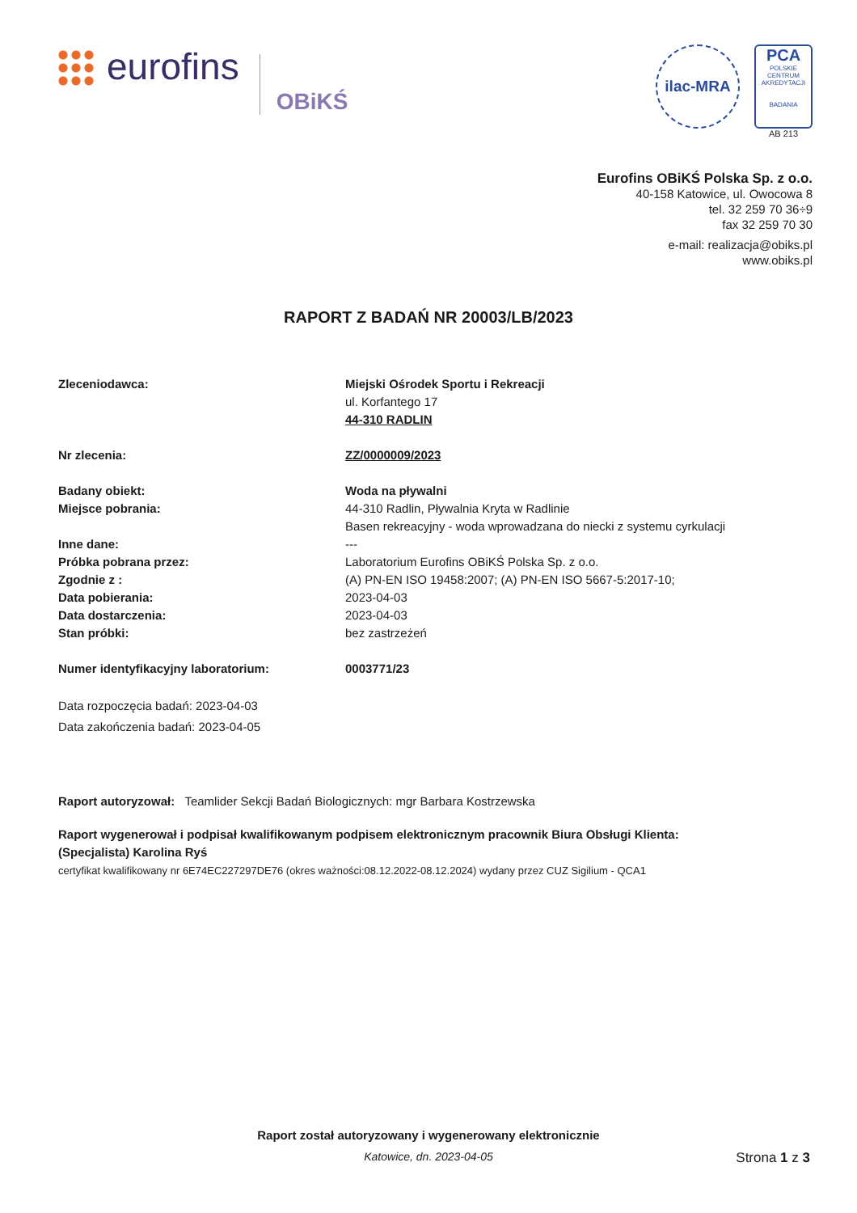eurofins
OBiKŚ
ilac-MRA PCA
POLSKIE CENTRUM AKREDYTACJI
BADANIA
AB 213
Eurofins OBiKŚ Polska Sp. z o.o.
40-158 Katowice, ul. Owocowa 8
tel. 32 259 70 36÷9
fax 32 259 70 30
e-mail: realizacja@obiks.pl
www.obiks.pl
RAPORT Z BADAŃ NR 20003/LB/2023
Zleceniodawca: Miejski Ośrodek Sportu i Rekreacji
ul. Korfantego 17
44-310 RADLIN
Nr zlecenia: ZZ/0000009/2023
Badany obiekt: Woda na pływalni
Miejsce pobrania: 44-310 Radlin, Pływalnia Kryta w Radlinie
Basen rekreacyjny - woda wprowadzana do niecki z systemu cyrkulacji
Inne dane: ---
Próbka pobrana przez: Laboratorium Eurofins OBiKŚ Polska Sp. z o.o.
Zgodnie z : (A) PN-EN ISO 19458:2007; (A) PN-EN ISO 5667-5:2017-10;
Data pobierania: 2023-04-03
Data dostarczenia: 2023-04-03
Stan próbki: bez zastrzeżeń
Numer identyfikacyjny laboratorium: 0003771/23
Data rozpoczęcia badań: 2023-04-03
Data zakończenia badań: 2023-04-05
Raport autoryzował: Teamlider Sekcji Badań Biologicznych: mgr Barbara Kostrzewska
Raport wygenerował i podpisał kwalifikowanym podpisem elektronicznym pracownik Biura Obsługi Klienta:
(Specjalista) Karolina Ryś
certyfikat kwalifikowany nr 6E74EC227297DE76 (okres ważności:08.12.2022-08.12.2024) wydany przez CUZ Sigilium - QCA1
Raport został autoryzowany i wygenerowany elektronicznie
Katowice, dn. 2023-04-05
Strona 1 z 3